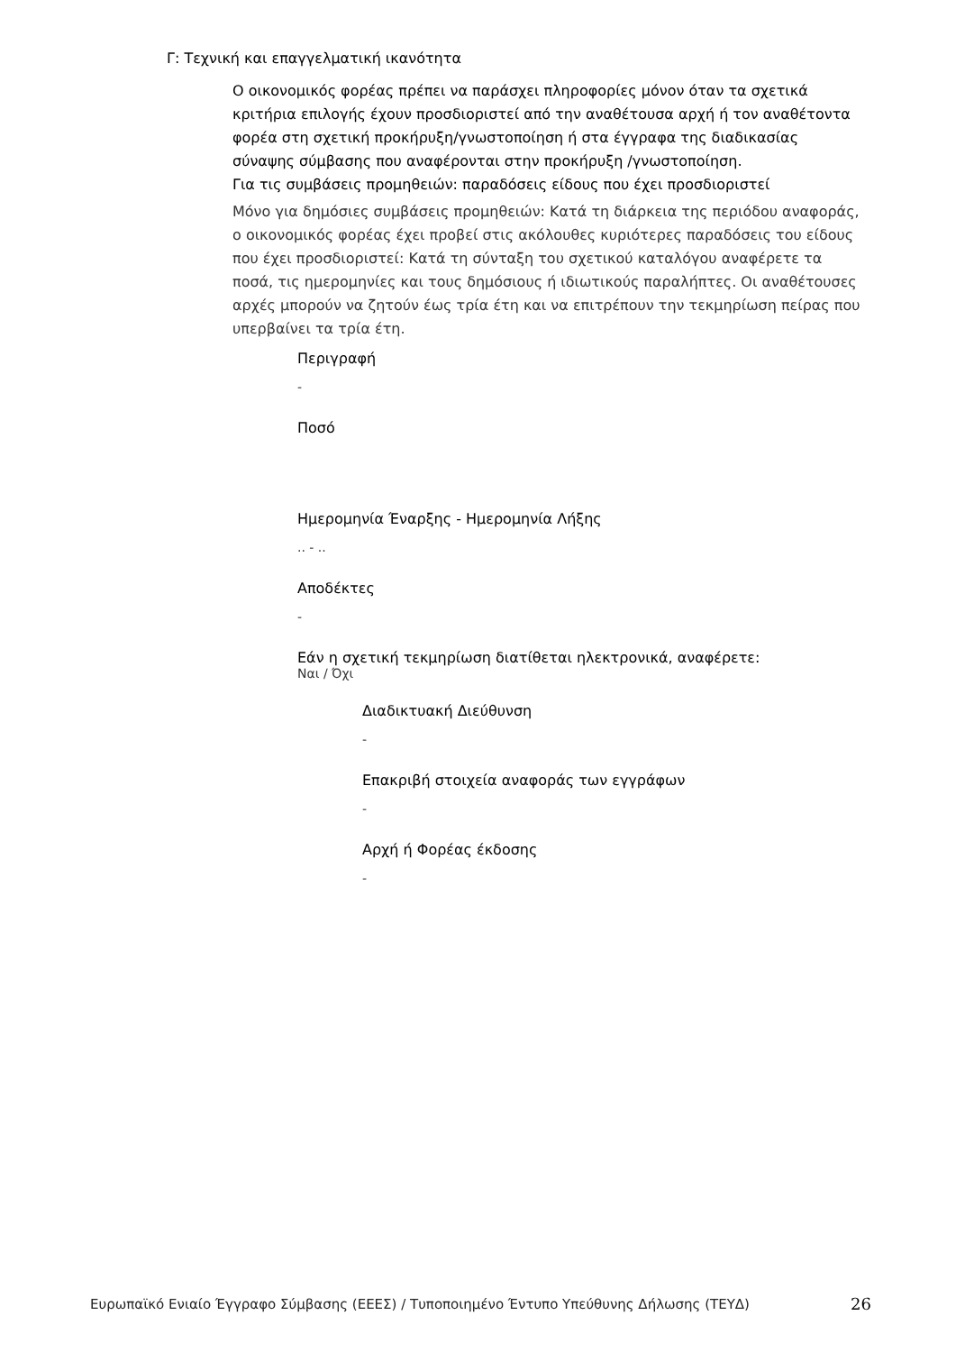Γ: Τεχνική και επαγγελματική ικανότητα
Ο οικονομικός φορέας πρέπει να παράσχει πληροφορίες μόνον όταν τα σχετικά κριτήρια επιλογής έχουν προσδιοριστεί από την αναθέτουσα αρχή ή τον αναθέτοντα φορέα στη σχετική προκήρυξη/γνωστοποίηση ή στα έγγραφα της διαδικασίας σύναψης σύμβασης που αναφέρονται στην προκήρυξη /γνωστοποίηση.
Για τις συμβάσεις προμηθειών: παραδόσεις είδους που έχει προσδιοριστεί
Μόνο για δημόσιες συμβάσεις προμηθειών: Κατά τη διάρκεια της περιόδου αναφοράς, ο οικονομικός φορέας έχει προβεί στις ακόλουθες κυριότερες παραδόσεις του είδους που έχει προσδιοριστεί: Κατά τη σύνταξη του σχετικού καταλόγου αναφέρετε τα ποσά, τις ημερομηνίες και τους δημόσιους ή ιδιωτικούς παραλήπτες. Οι αναθέτουσες αρχές μπορούν να ζητούν έως τρία έτη και να επιτρέπουν την τεκμηρίωση πείρας που υπερβαίνει τα τρία έτη.
Περιγραφή
-
Ποσό
Ημερομηνία Έναρξης - Ημερομηνία Λήξης
.. - ..
Αποδέκτες
-
Εάν η σχετική τεκμηρίωση διατίθεται ηλεκτρονικά, αναφέρετε:
Ναι / Όχι
Διαδικτυακή Διεύθυνση
-
Επακριβή στοιχεία αναφοράς των εγγράφων
-
Αρχή ή Φορέας έκδοσης
-
Ευρωπαϊκό Ενιαίο Έγγραφο Σύμβασης (ΕΕΕΣ) / Τυποποιημένο Έντυπο Υπεύθυνης Δήλωσης (ΤΕΥΔ)
26